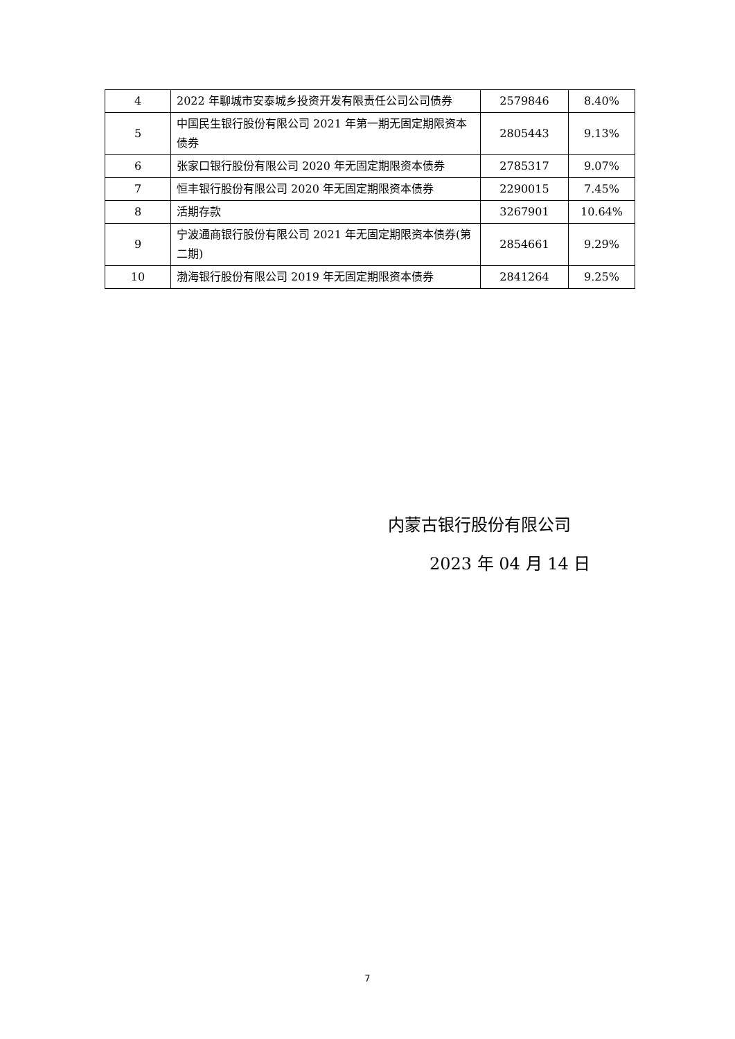| 4 | 2022 年聊城市安泰城乡投资开发有限责任公司公司债券 | 2579846 | 8.40% |
| 5 | 中国民生银行股份有限公司 2021 年第一期无固定期限资本债券 | 2805443 | 9.13% |
| 6 | 张家口银行股份有限公司 2020 年无固定期限资本债券 | 2785317 | 9.07% |
| 7 | 恒丰银行股份有限公司 2020 年无固定期限资本债券 | 2290015 | 7.45% |
| 8 | 活期存款 | 3267901 | 10.64% |
| 9 | 宁波通商银行股份有限公司 2021 年无固定期限资本债券(第二期) | 2854661 | 9.29% |
| 10 | 渤海银行股份有限公司 2019 年无固定期限资本债券 | 2841264 | 9.25% |
内蒙古银行股份有限公司
2023 年 04 月 14 日
7